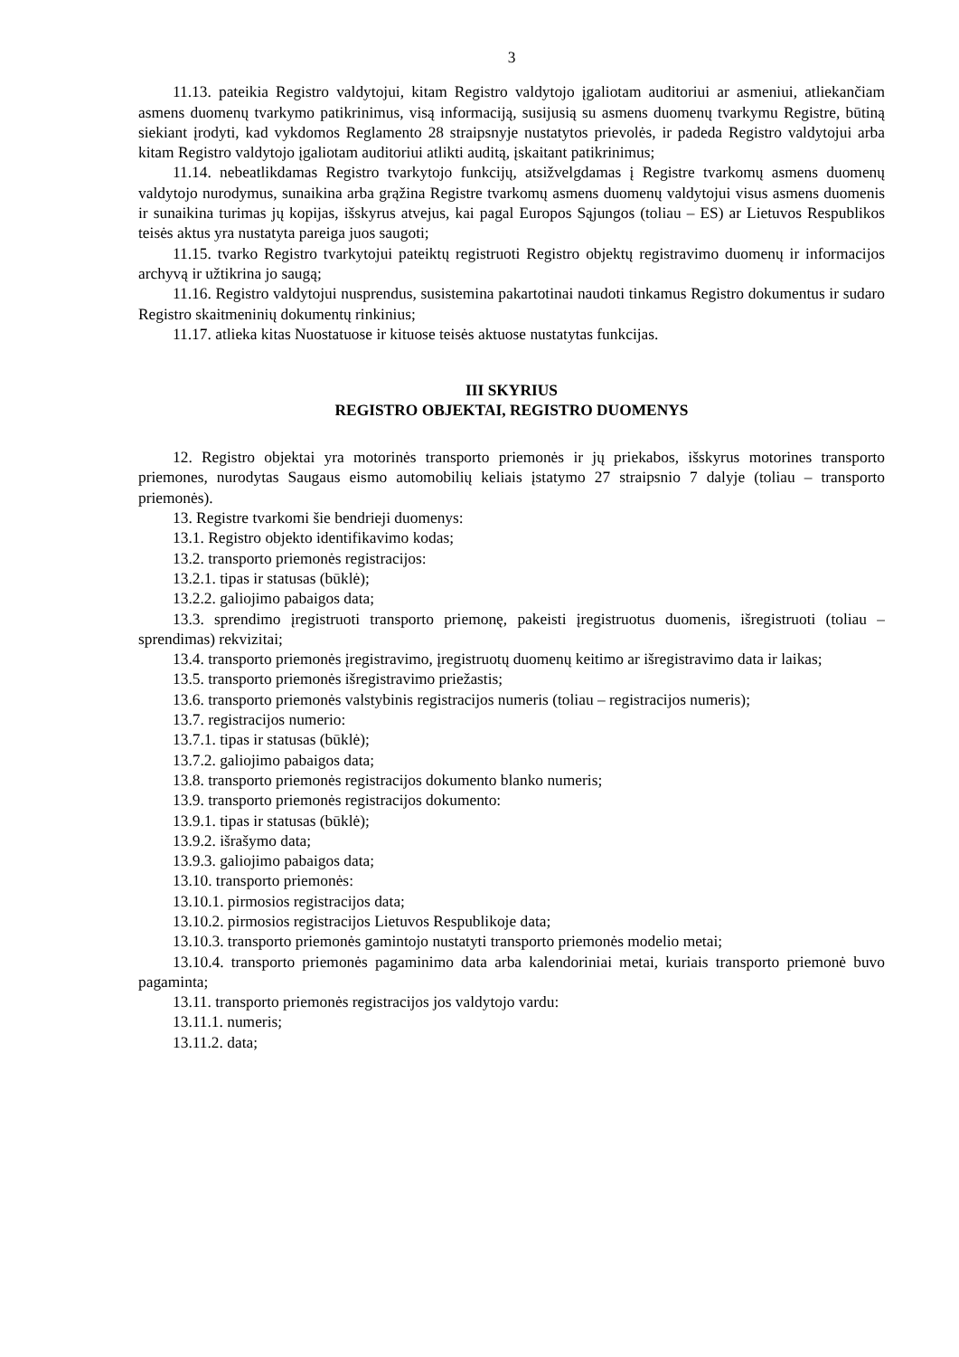3
11.13. pateikia Registro valdytojui, kitam Registro valdytojo įgaliotam auditoriui ar asmeniui, atliekančiam asmens duomenų tvarkymo patikrinimus, visą informaciją, susijusią su asmens duomenų tvarkymu Registre, būtiną siekiant įrodyti, kad vykdomos Reglamento 28 straipsnyje nustatytos prievolės, ir padeda Registro valdytojui arba kitam Registro valdytojo įgaliotam auditoriui atlikti auditą, įskaitant patikrinimus;
11.14. nebeatlikdamas Registro tvarkytojo funkcijų, atsižvelgdamas į Registre tvarkomų asmens duomenų valdytojo nurodymus, sunaikina arba grąžina Registre tvarkomų asmens duomenų valdytojui visus asmens duomenis ir sunaikina turimas jų kopijas, išskyrus atvejus, kai pagal Europos Sąjungos (toliau – ES) ar Lietuvos Respublikos teisės aktus yra nustatyta pareiga juos saugoti;
11.15. tvarko Registro tvarkytojui pateiktų registruoti Registro objektų registravimo duomenų ir informacijos archyvą ir užtikrina jo saugą;
11.16. Registro valdytojui nusprendus, susistemina pakartotinai naudoti tinkamus Registro dokumentus ir sudaro Registro skaitmeninių dokumentų rinkinius;
11.17. atlieka kitas Nuostatuose ir kituose teisės aktuose nustatytas funkcijas.
III SKYRIUS
REGISTRO OBJEKTAI, REGISTRO DUOMENYS
12. Registro objektai yra motorinės transporto priemonės ir jų priekabos, išskyrus motorines transporto priemones, nurodytas Saugaus eismo automobilių keliais įstatymo 27 straipsnio 7 dalyje (toliau – transporto priemonės).
13. Registre tvarkomi šie bendrieji duomenys:
13.1. Registro objekto identifikavimo kodas;
13.2. transporto priemonės registracijos:
13.2.1. tipas ir statusas (būklė);
13.2.2. galiojimo pabaigos data;
13.3. sprendimo įregistruoti transporto priemonę, pakeisti įregistruotus duomenis, išregistruoti (toliau – sprendimas) rekvizitai;
13.4. transporto priemonės įregistravimo, įregistruotų duomenų keitimo ar išregistravimo data ir laikas;
13.5. transporto priemonės išregistravimo priežastis;
13.6. transporto priemonės valstybinis registracijos numeris (toliau – registracijos numeris);
13.7. registracijos numerio:
13.7.1. tipas ir statusas (būklė);
13.7.2. galiojimo pabaigos data;
13.8. transporto priemonės registracijos dokumento blanko numeris;
13.9. transporto priemonės registracijos dokumento:
13.9.1. tipas ir statusas (būklė);
13.9.2. išrašymo data;
13.9.3. galiojimo pabaigos data;
13.10. transporto priemonės:
13.10.1. pirmosios registracijos data;
13.10.2. pirmosios registracijos Lietuvos Respublikoje data;
13.10.3. transporto priemonės gamintojo nustatyti transporto priemonės modelio metai;
13.10.4. transporto priemonės pagaminimo data arba kalendoriniai metai, kuriais transporto priemonė buvo pagaminta;
13.11. transporto priemonės registracijos jos valdytojo vardu:
13.11.1. numeris;
13.11.2. data;